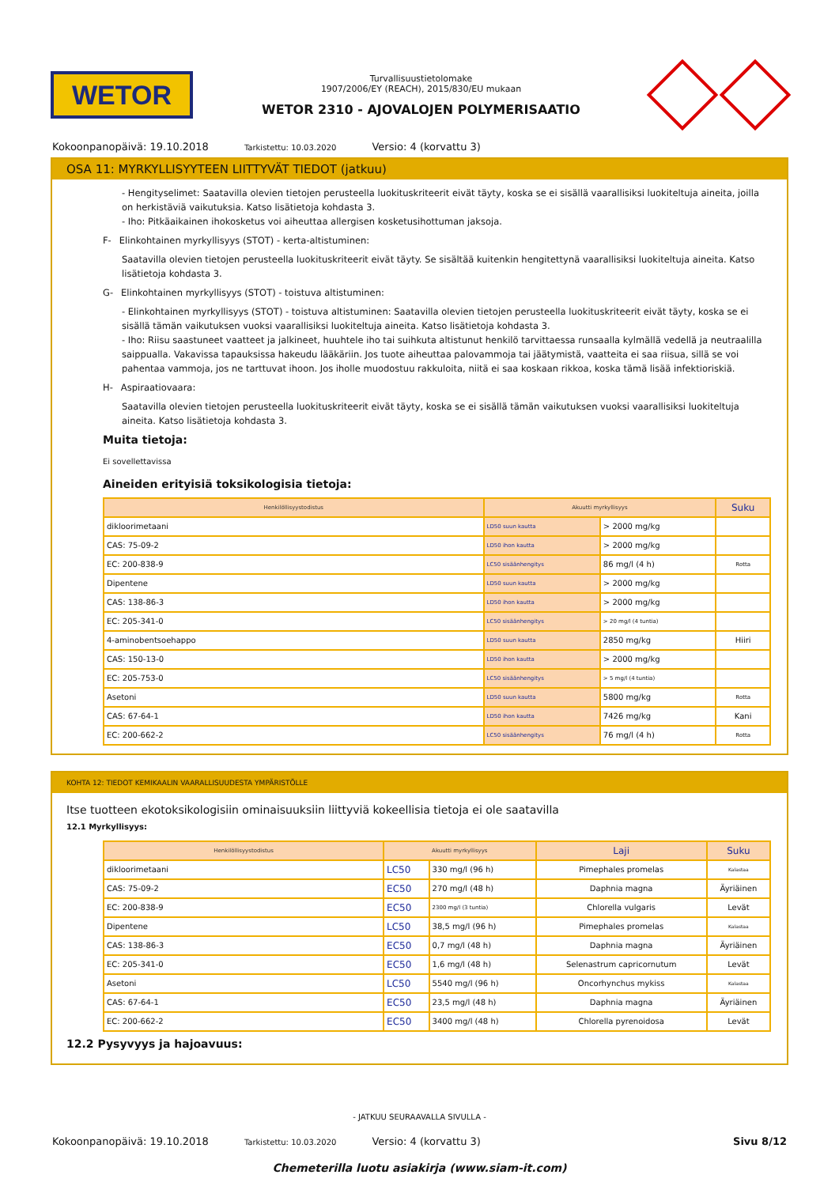WETOR
Turvallisuustietolomake
1907/2006/EY (REACH), 2015/830/EU mukaan
WETOR 2310 - AJOVALOJEN POLYMERISAATIO
Kokoonpanopäivä: 19.10.2018 Tarkistettu: 10.03.2020 Versio: 4 (korvattu 3)
OSA 11: MYRKYLLISYYTEEN LIITTYVÄT TIEDOT (jatkuu)
- Hengityselimet: Saatavilla olevien tietojen perusteella luokituskriteerit eivät täyty, koska se ei sisällä vaarallisiksi luokiteltuja aineita, joilla on herkistäviä vaikutuksia. Katso lisätietoja kohdasta 3.
- Iho: Pitkäaikainen ihokosketus voi aiheuttaa allergisen kosketusihottuman jaksoja.
F- Elinkohtainen myrkyllisyys (STOT) - kerta-altistuminen:
Saatavilla olevien tietojen perusteella luokituskriteerit eivät täyty. Se sisältää kuitenkin hengitettynä vaarallisiksi luokiteltuja aineita. Katso lisätietoja kohdasta 3.
G- Elinkohtainen myrkyllisyys (STOT) - toistuva altistuminen:
- Elinkohtainen myrkyllisyys (STOT) - toistuva altistuminen: Saatavilla olevien tietojen perusteella luokituskriteerit eivät täyty, koska se ei sisällä tämän vaikutuksen vuoksi vaarallisiksi luokiteltuja aineita. Katso lisätietoja kohdasta 3.
- Iho: Riisu saastuneet vaatteet ja jalkineet, huuhtele iho tai suihkuta altistunut henkilö tarvittaessa runsaalla kylmällä vedellä ja neutraalilla saippualla. Vakavissa tapauksissa hakeudu lääkäriin. Jos tuote aiheuttaa palovammoja tai jäätymistä, vaatteita ei saa riisua, sillä se voi pahentaa vammoja, jos ne tarttuvat ihoon. Jos iholle muodostuu rakkuloita, niitä ei saa koskaan rikkoa, koska tämä lisää infektioriskiä.
H- Aspiraatiovaara:
Saatavilla olevien tietojen perusteella luokituskriteerit eivät täyty, koska se ei sisällä tämän vaikutuksen vuoksi vaarallisiksi luokiteltuja aineita. Katso lisätietoja kohdasta 3.
Muita tietoja:
Ei sovellettavissa
Aineiden erityisiä toksikologisia tietoja:
| Henkilöllisyystodistus | Akuutti myrkyllisyys | | Suku |
| --- | --- | --- | --- |
| dikloorimetaani | LD50 suun kautta | > 2000 mg/kg | |
| CAS: 75-09-2 | LD50 ihon kautta | > 2000 mg/kg | |
| EC: 200-838-9 | LC50 sisäänhengitys | 86 mg/l (4 h) | Rotta |
| Dipentene | LD50 suun kautta | > 2000 mg/kg | |
| CAS: 138-86-3 | LD50 ihon kautta | > 2000 mg/kg | |
| EC: 205-341-0 | LC50 sisäänhengitys | > 20 mg/l (4 tuntia) | |
| 4-aminobentsoehappo | LD50 suun kautta | 2850 mg/kg | Hiiri |
| CAS: 150-13-0 | LD50 ihon kautta | > 2000 mg/kg | |
| EC: 205-753-0 | LC50 sisäänhengitys | > 5 mg/l (4 tuntia) | |
| Asetoni | LD50 suun kautta | 5800 mg/kg | Rotta |
| CAS: 67-64-1 | LD50 ihon kautta | 7426 mg/kg | Kani |
| EC: 200-662-2 | LC50 sisäänhengitys | 76 mg/l (4 h) | Rotta |
KOHTA 12: TIEDOT KEMIKAALIN VAARALLISUUDESTA YMPÄRISTÖLLE
Itse tuotteen ekotoksikologisiin ominaisuuksiin liittyviä kokeellisia tietoja ei ole saatavilla
12.1 Myrkyllisyys:
| Henkilöllisyystodistus | Akuutti myrkyllisyys | | Laji | Suku |
| --- | --- | --- | --- | --- |
| dikloorimetaani | LC50 | 330 mg/l (96 h) | Pimephales promelas | Kalastaa |
| CAS: 75-09-2 | EC50 | 270 mg/l (48 h) | Daphnia magna | Äyriäinen |
| EC: 200-838-9 | EC50 | 2300 mg/l (3 tuntia) | Chlorella vulgaris | Levät |
| Dipentene | LC50 | 38,5 mg/l (96 h) | Pimephales promelas | Kalastaa |
| CAS: 138-86-3 | EC50 | 0,7 mg/l (48 h) | Daphnia magna | Äyriäinen |
| EC: 205-341-0 | EC50 | 1,6 mg/l (48 h) | Selenastrum capricornutum | Levät |
| Asetoni | LC50 | 5540 mg/l (96 h) | Oncorhynchus mykiss | Kalastaa |
| CAS: 67-64-1 | EC50 | 23,5 mg/l (48 h) | Daphnia magna | Äyriäinen |
| EC: 200-662-2 | EC50 | 3400 mg/l (48 h) | Chlorella pyrenoidosa | Levät |
12.2 Pysyvyys ja hajoavuus:
- JATKUU SEURAAVALLA SIVULLA -
Kokoonpanopäivä: 19.10.2018 Tarkistettu: 10.03.2020 Versio: 4 (korvattu 3) Sivu 8/12
Chemeterilla luotu asiakirja (www.siam-it.com)